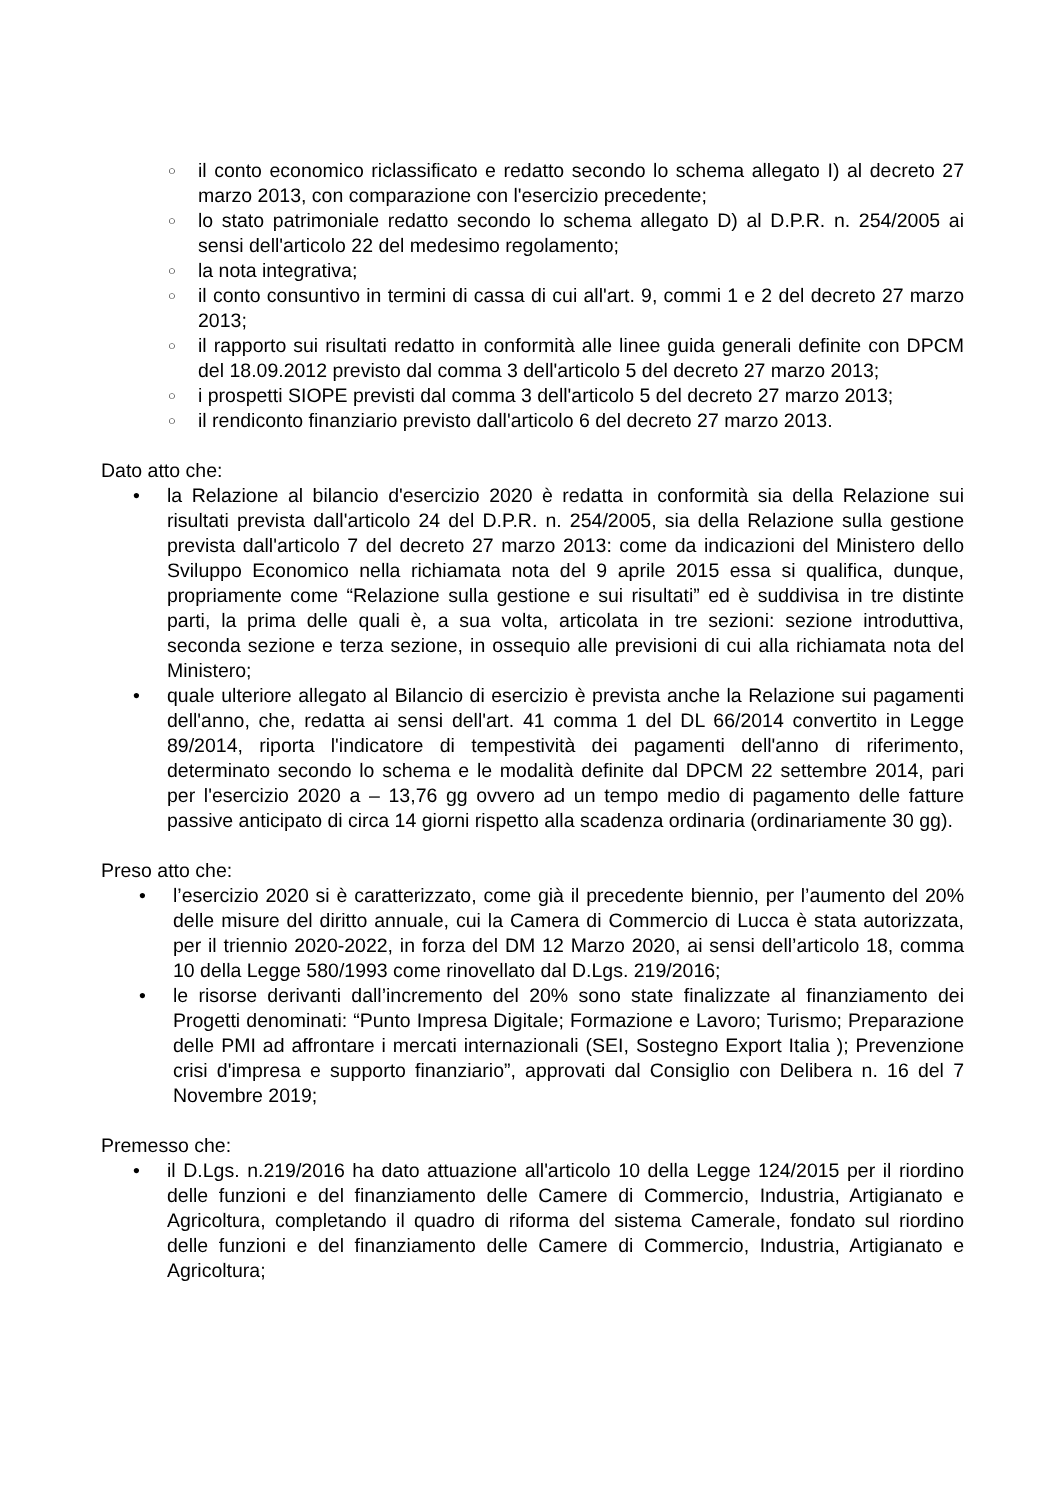○ il conto economico riclassificato e redatto secondo lo schema allegato I) al decreto 27 marzo 2013, con comparazione con l'esercizio precedente;
○ lo stato patrimoniale redatto secondo lo schema allegato D) al D.P.R. n. 254/2005 ai sensi dell'articolo 22 del medesimo regolamento;
○ la nota integrativa;
○ il conto consuntivo in termini di cassa di cui all'art. 9, commi 1 e 2 del decreto 27 marzo 2013;
○ il rapporto sui risultati redatto in conformità alle linee guida generali definite con DPCM del 18.09.2012 previsto dal comma 3 dell'articolo 5 del decreto 27 marzo 2013;
○ i prospetti SIOPE previsti dal comma 3 dell'articolo 5 del decreto 27 marzo 2013;
○ il rendiconto finanziario previsto dall'articolo 6 del decreto 27 marzo 2013.
Dato atto che:
• la Relazione al bilancio d'esercizio 2020 è redatta in conformità sia della Relazione sui risultati prevista dall'articolo 24 del D.P.R. n. 254/2005, sia della Relazione sulla gestione prevista dall'articolo 7 del decreto 27 marzo 2013: come da indicazioni del Ministero dello Sviluppo Economico nella richiamata nota del 9 aprile 2015 essa si qualifica, dunque, propriamente come “Relazione sulla gestione e sui risultati” ed è suddivisa in tre distinte parti, la prima delle quali è, a sua volta, articolata in tre sezioni: sezione introduttiva, seconda sezione e terza sezione, in ossequio alle previsioni di cui alla richiamata nota del Ministero;
• quale ulteriore allegato al Bilancio di esercizio è prevista anche la Relazione sui pagamenti dell'anno, che, redatta ai sensi dell'art. 41 comma 1 del DL 66/2014 convertito in Legge 89/2014, riporta l'indicatore di tempestività dei pagamenti dell'anno di riferimento, determinato secondo lo schema e le modalità definite dal DPCM 22 settembre 2014, pari per l'esercizio 2020 a – 13,76 gg ovvero ad un tempo medio di pagamento delle fatture passive anticipato di circa 14 giorni rispetto alla scadenza ordinaria (ordinariamente 30 gg).
Preso atto che:
• l’esercizio 2020 si è caratterizzato, come già il precedente biennio, per l’aumento del 20% delle misure del diritto annuale, cui la Camera di Commercio di Lucca è stata autorizzata, per il triennio 2020-2022, in forza del DM 12 Marzo 2020, ai sensi dell’articolo 18, comma 10 della Legge 580/1993 come rinovellato dal D.Lgs. 219/2016;
• le risorse derivanti dall’incremento del 20% sono state finalizzate al finanziamento dei Progetti denominati: “Punto Impresa Digitale; Formazione e Lavoro; Turismo; Preparazione delle PMI ad affrontare i mercati internazionali (SEI, Sostegno Export Italia ); Prevenzione crisi d'impresa e supporto finanziario”, approvati dal Consiglio con Delibera n. 16 del 7 Novembre 2019;
Premesso che:
• il D.Lgs. n.219/2016 ha dato attuazione all'articolo 10 della Legge 124/2015 per il riordino delle funzioni e del finanziamento delle Camere di Commercio, Industria, Artigianato e Agricoltura, completando il quadro di riforma del sistema Camerale, fondato sul riordino delle funzioni e del finanziamento delle Camere di Commercio, Industria, Artigianato e Agricoltura;